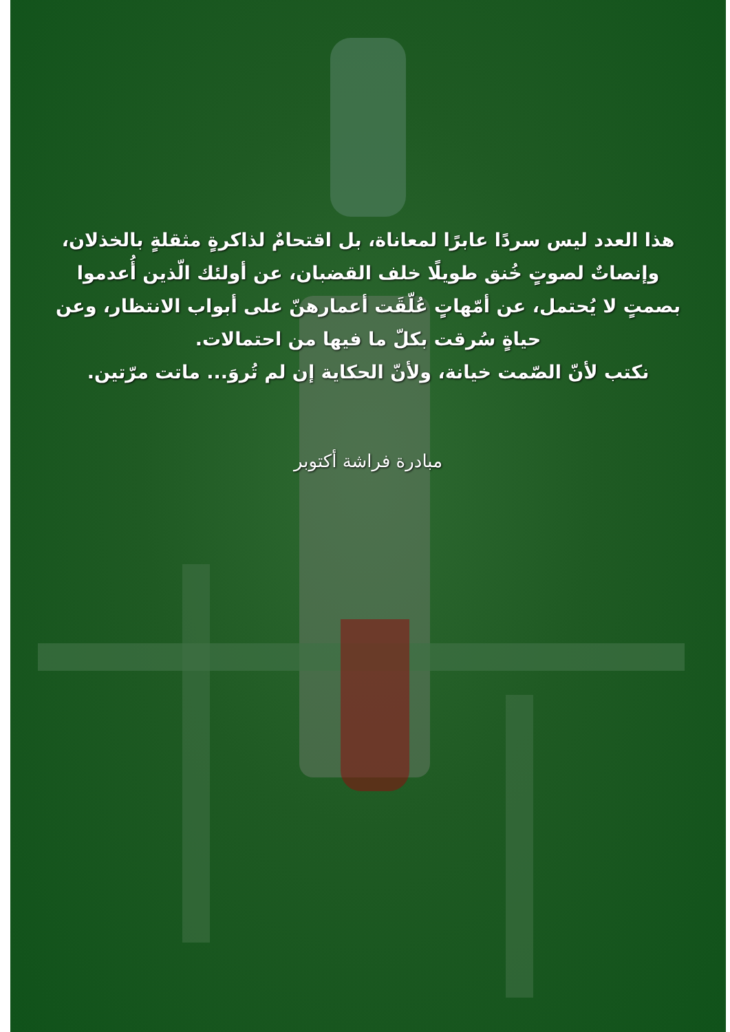هذا العدد ليس سردًا عابرًا لمعاناة، بل اقتحامٌ لذاكرةٍ مثقلةٍ بالخذلان، وإنصاتٌ لصوتٍ خُنق طويلًا خلف القضبان، عن أولئك الّذين أُعدموا بصمتٍ لا يُحتمل، عن أمّهاتٍ عُلّقَت أعمارهنّ على أبواب الانتظار، وعن حياةٍ سُرقت بكلّ ما فيها من احتمالات.
نكتب لأنّ الصّمت خيانة، ولأنّ الحكاية إن لم تُروَ... ماتت مرّتين.
مبادرة فراشة أكتوبر